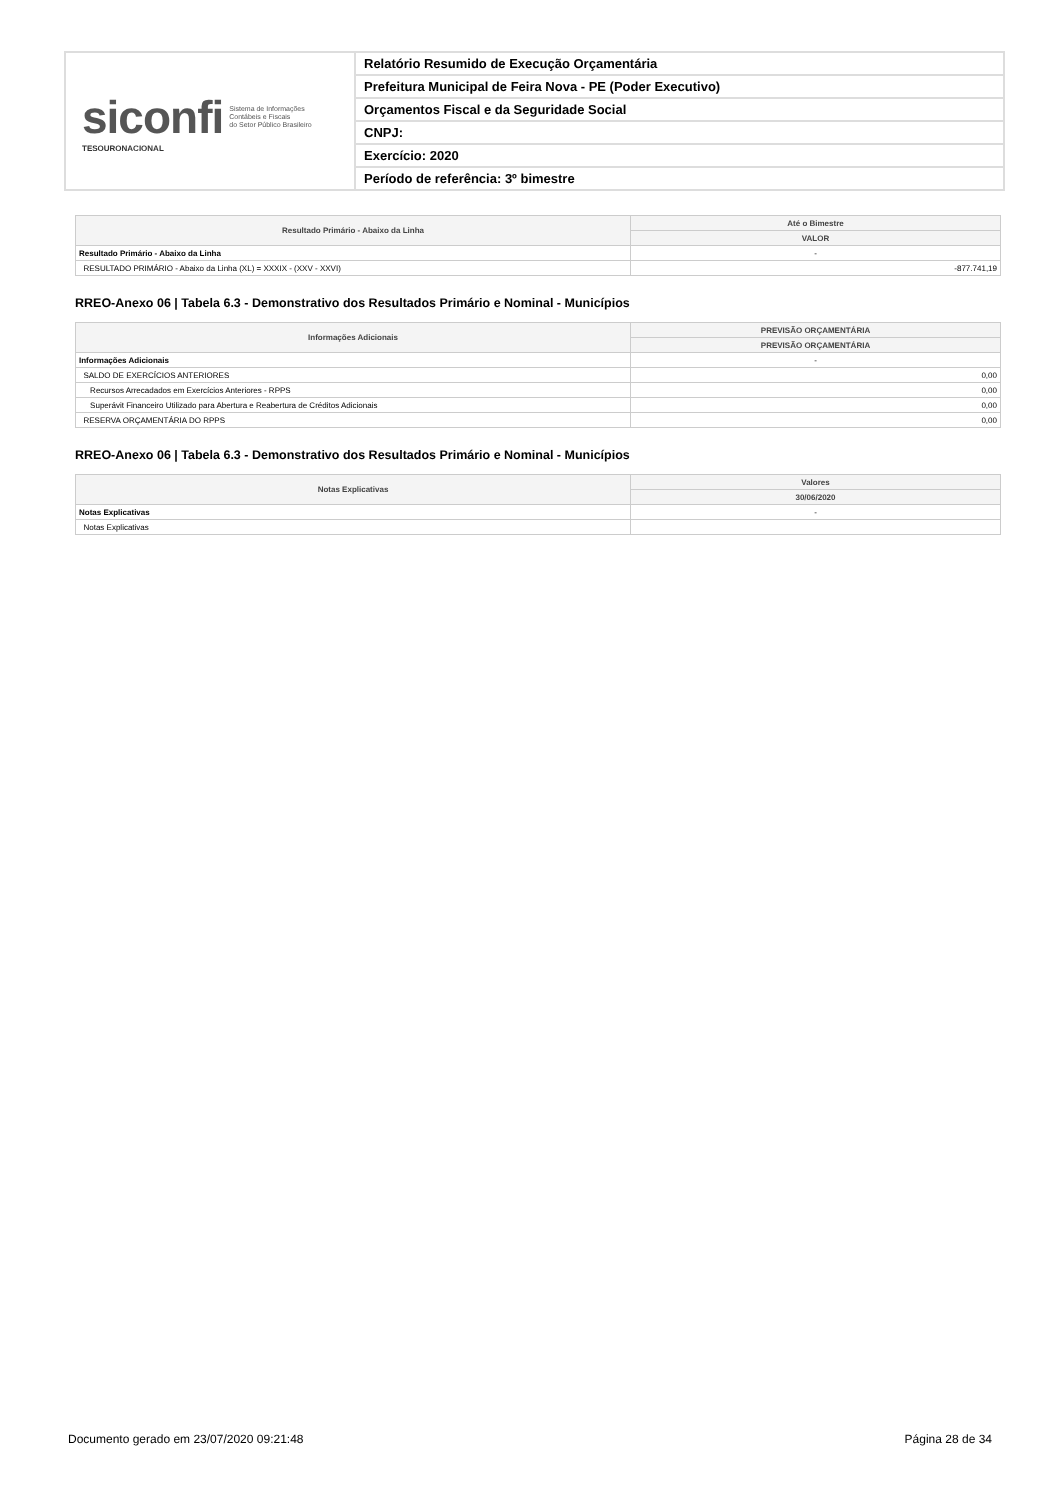siconfi Sistema de Informações
Contábeis e Fiscais
do Setor Público Brasileiro
TESOURONACIONAL
Relatório Resumido de Execução Orçamentária
Prefeitura Municipal de Feira Nova - PE (Poder Executivo)
Orçamentos Fiscal e da Seguridade Social
CNPJ:
Exercício: 2020
Período de referência: 3º bimestre
| Resultado Primário - Abaixo da Linha | Até o Bimestre |
| --- | --- |
| | VALOR |
| Resultado Primário - Abaixo da Linha | - |
| RESULTADO PRIMÁRIO - Abaixo da Linha (XL) = XXXIX - (XXV - XXVI) | -877.741,19 |
RREO-Anexo 06 | Tabela 6.3 - Demonstrativo dos Resultados Primário e Nominal - Municípios
| Informações Adicionais | PREVISÃO ORÇAMENTÁRIA |
| --- | --- |
| | PREVISÃO ORÇAMENTÁRIA |
| Informações Adicionais | - |
| SALDO DE EXERCÍCIOS ANTERIORES | 0,00 |
| Recursos Arrecadados em Exercícios Anteriores - RPPS | 0,00 |
| Superávit Financeiro Utilizado para Abertura e Reabertura de Créditos Adicionais | 0,00 |
| RESERVA ORÇAMENTÁRIA DO RPPS | 0,00 |
RREO-Anexo 06 | Tabela 6.3 - Demonstrativo dos Resultados Primário e Nominal - Municípios
| Notas Explicativas | Valores |
| --- | --- |
| | 30/06/2020 |
| Notas Explicativas | - |
| Notas Explicativas | |
Documento gerado em 23/07/2020 09:21:48 Página 28 de 34